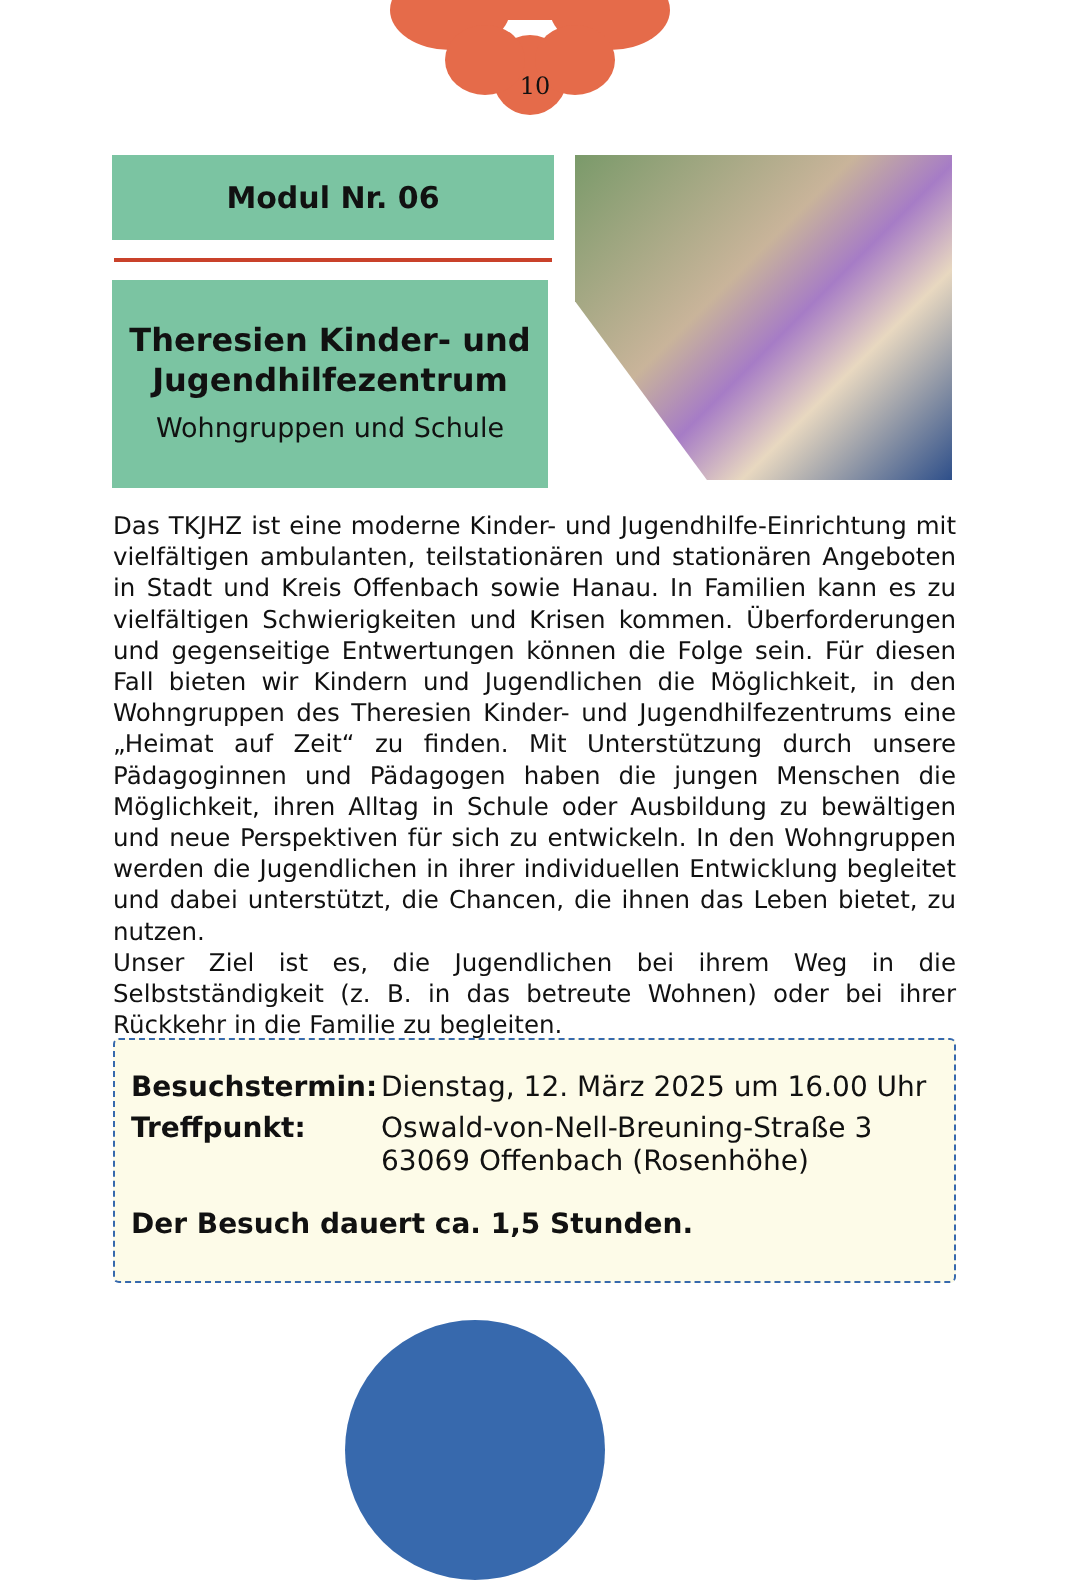10
Modul Nr. 06
Theresien Kinder- und Jugendhilfezentrum
Wohngruppen und Schule
Das TKJHZ ist eine moderne Kinder- und Jugendhilfe-Einrichtung mit vielfältigen ambulanten, teilstationären und stationären Angeboten in Stadt und Kreis Offenbach sowie Hanau. In Familien kann es zu vielfältigen Schwierigkeiten und Krisen kommen. Überforderungen und gegenseitige Entwertungen können die Folge sein. Für diesen Fall bieten wir Kindern und Jugendlichen die Möglichkeit, in den Wohn­gruppen des Theresien Kinder- und Jugendhilfezentrums eine „Heimat auf Zeit“ zu finden. Mit Unterstützung durch unsere Pädagoginnen und Pädagogen haben die jungen Menschen die Möglichkeit, ihren Alltag in Schule oder Ausbildung zu bewältigen und neue Perspektiven für sich zu entwickeln. In den Wohngruppen werden die Jugendlichen in ihrer individuellen Entwicklung begleitet und dabei unterstützt, die Chan­cen, die ihnen das Leben bietet, zu nutzen.
Unser Ziel ist es, die Jugendlichen bei ihrem Weg in die Selbstständig­keit (z. B. in das betreute Wohnen) oder bei ihrer Rückkehr in die Familie zu begleiten.
Besuchstermin: Dienstag, 12. März 2025 um 16.00 Uhr
Treffpunkt: Oswald-von-Nell-Breuning-Straße 3
63069 Offenbach (Rosenhöhe)
Der Besuch dauert ca. 1,5 Stunden.